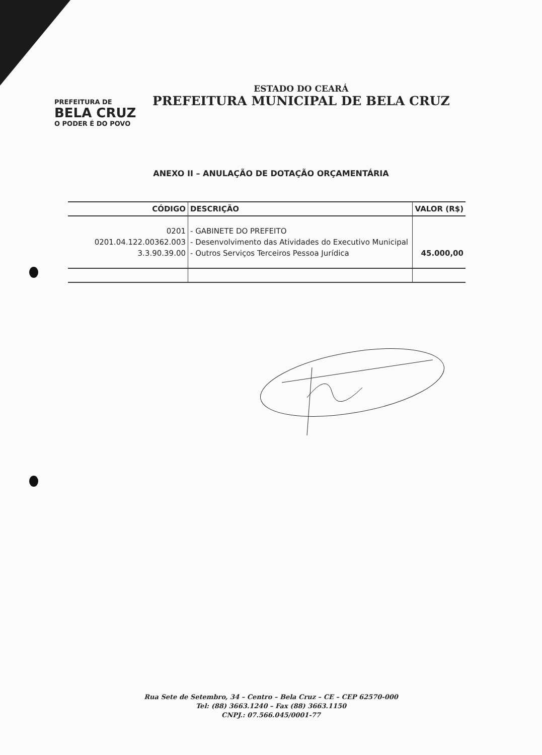PREFEITURA DE
BELA CRUZ
O PODER É DO POVO
ESTADO DO CEARÁ
PREFEITURA MUNICIPAL DE BELA CRUZ
ANEXO II – ANULAÇÃO DE DOTAÇÃO ORÇAMENTÁRIA
| CÓDIGO | DESCRIÇÃO | VALOR (R$) |
| --- | --- | --- |
| 0201 | - GABINETE DO PREFEITO | |
| 0201.04.122.00362.003 | - Desenvolvimento das Atividades do Executivo Municipal | |
| 3.3.90.39.00 | - Outros Serviços Terceiros Pessoa Jurídica | 45.000,00 |
Rua Sete de Setembro, 34 – Centro – Bela Cruz – CE – CEP 62570-000
Tel: (88) 3663.1240 – Fax (88) 3663.1150
CNPJ.: 07.566.045/0001-77